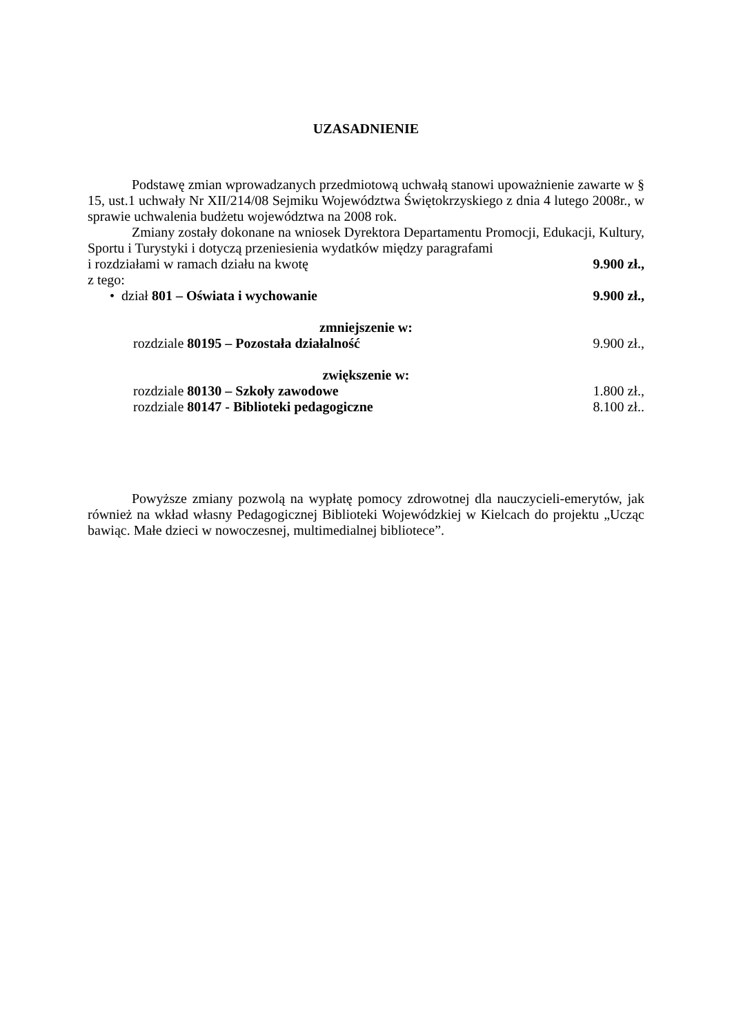UZASADNIENIE
Podstawę zmian wprowadzanych przedmiotową uchwałą stanowi upoważnienie zawarte w § 15, ust.1 uchwały Nr XII/214/08 Sejmiku Województwa Świętokrzyskiego z dnia 4 lutego 2008r., w sprawie uchwalenia budżetu województwa na 2008 rok.
Zmiany zostały dokonane na wniosek Dyrektora Departamentu Promocji, Edukacji, Kultury, Sportu i Turystyki i dotyczą przeniesienia wydatków między paragrafami
i rozdziałami w ramach działu na kwotę 9.900 zł.,
z tego:
• dział 801 – Oświata i wychowanie 9.900 zł.,
zmniejszenie w:
rozdziale 80195 – Pozostała działalność 9.900 zł.,
zwiększenie w:
rozdziale 80130 – Szkoły zawodowe 1.800 zł.,
rozdziale 80147 - Biblioteki pedagogiczne 8.100 zł..
Powyższe zmiany pozwolą na wypłatę pomocy zdrowotnej dla nauczycieli-emerytów, jak również na wkład własny Pedagogicznej Biblioteki Wojewódzkiej w Kielcach do projektu „Ucząc bawiąc. Małe dzieci w nowoczesnej, multimedialnej bibliotece”.